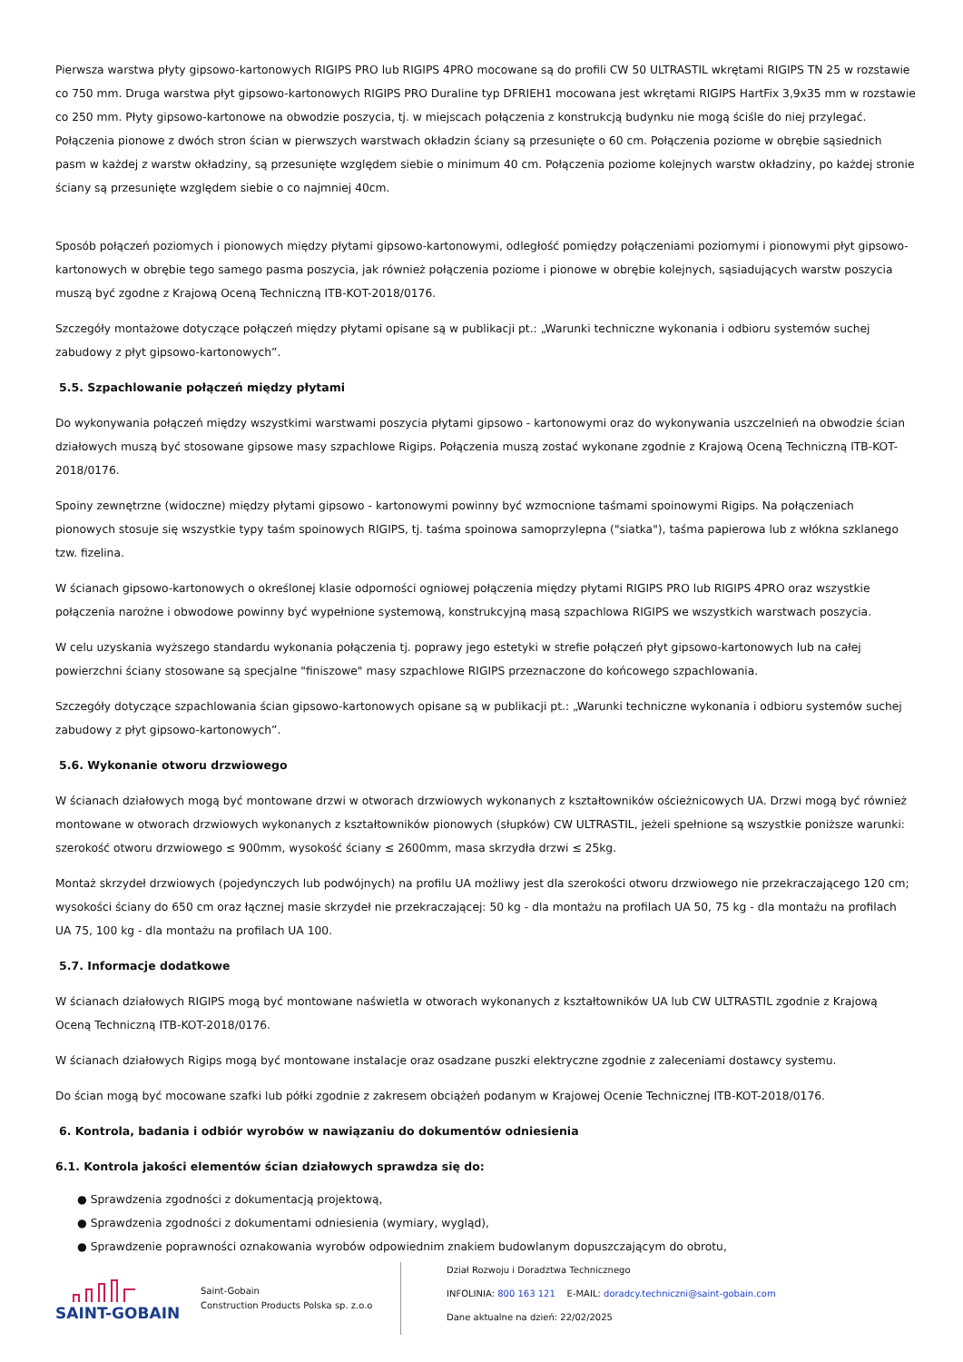Pierwsza warstwa płyty gipsowo-kartonowych RIGIPS PRO lub RIGIPS 4PRO mocowane są do profili CW 50 ULTRASTIL wkrętami RIGIPS TN 25 w rozstawie co 750 mm. Druga warstwa płyt gipsowo-kartonowych RIGIPS PRO Duraline typ DFRIEH1 mocowana jest wkrętami RIGIPS HartFix 3,9x35 mm w rozstawie co 250 mm. Płyty gipsowo-kartonowe na obwodzie poszycia, tj. w miejscach połączenia z konstrukcją budynku nie mogą ściśle do niej przylegać. Połączenia pionowe z dwóch stron ścian w pierwszych warstwach okładzin ściany są przesunięte o 60 cm. Połączenia poziome w obrębie sąsiednich pasm w każdej z warstw okładziny, są przesunięte względem siebie o minimum 40 cm. Połączenia poziome kolejnych warstw okładziny, po każdej stronie ściany są przesunięte względem siebie o co najmniej 40cm.
Sposób połączeń poziomych i pionowych między płytami gipsowo-kartonowymi, odległość pomiędzy połączeniami poziomymi i pionowymi płyt gipsowo-kartonowych w obrębie tego samego pasma poszycia, jak również połączenia poziome i pionowe w obrębie kolejnych, sąsiadujących warstw poszycia muszą być zgodne z Krajową Oceną Techniczną ITB-KOT-2018/0176.
Szczegóły montażowe dotyczące połączeń między płytami opisane są w publikacji pt.: „Warunki techniczne wykonania i odbioru systemów suchej zabudowy z płyt gipsowo-kartonowych”.
5.5. Szpachlowanie połączeń między płytami
Do wykonywania połączeń między wszystkimi warstwami poszycia płytami gipsowo - kartonowymi oraz do wykonywania uszczelnień na obwodzie ścian działowych muszą być stosowane gipsowe masy szpachlowe Rigips. Połączenia muszą zostać wykonane zgodnie z Krajową Oceną Techniczną ITB-KOT-2018/0176.
Spoiny zewnętrzne (widoczne) między płytami gipsowo - kartonowymi powinny być wzmocnione taśmami spoinowymi Rigips. Na połączeniach pionowych stosuje się wszystkie typy taśm spoinowych RIGIPS, tj. taśma spoinowa samoprzylepna ("siatka"), taśma papierowa lub z włókna szklanego tzw. fizelina.
W ścianach gipsowo-kartonowych o określonej klasie odporności ogniowej połączenia między płytami RIGIPS PRO lub RIGIPS 4PRO oraz wszystkie połączenia narożne i obwodowe powinny być wypełnione systemową, konstrukcyjną masą szpachlowa RIGIPS we wszystkich warstwach poszycia.
W celu uzyskania wyższego standardu wykonania połączenia tj. poprawy jego estetyki w strefie połączeń płyt gipsowo-kartonowych lub na całej powierzchni ściany stosowane są specjalne "finiszowe" masy szpachlowe RIGIPS przeznaczone do końcowego szpachlowania.
Szczegóły dotyczące szpachlowania ścian gipsowo-kartonowych opisane są w publikacji pt.: „Warunki techniczne wykonania i odbioru systemów suchej zabudowy z płyt gipsowo-kartonowych”.
5.6. Wykonanie otworu drzwiowego
W ścianach działowych mogą być montowane drzwi w otworach drzwiowych wykonanych z kształtowników ościeżnicowych UA. Drzwi mogą być również montowane w otworach drzwiowych wykonanych z kształtowników pionowych (słupków) CW ULTRASTIL, jeżeli spełnione są wszystkie poniższe warunki: szerokość otworu drzwiowego ≤ 900mm, wysokość ściany ≤ 2600mm, masa skrzydła drzwi ≤ 25kg.
Montaż skrzydeł drzwiowych (pojedynczych lub podwójnych) na profilu UA możliwy jest dla szerokości otworu drzwiowego nie przekraczającego 120 cm; wysokości ściany do 650 cm oraz łącznej masie skrzydeł nie przekraczającej: 50 kg - dla montażu na profilach UA 50, 75 kg - dla montażu na profilach UA 75, 100 kg - dla montażu na profilach UA 100.
5.7. Informacje dodatkowe
W ścianach działowych RIGIPS mogą być montowane naświetla w otworach wykonanych z kształtowników UA lub CW ULTRASTIL zgodnie z Krajową Oceną Techniczną ITB-KOT-2018/0176.
W ścianach działowych Rigips mogą być montowane instalacje oraz osadzane puszki elektryczne zgodnie z zaleceniami dostawcy systemu.
Do ścian mogą być mocowane szafki lub półki zgodnie z zakresem obciążeń podanym w Krajowej Ocenie Technicznej ITB-KOT-2018/0176.
6. Kontrola, badania i odbiór wyrobów w nawiązaniu do dokumentów odniesienia
6.1. Kontrola jakości elementów ścian działowych sprawdza się do:
● Sprawdzenia zgodności z dokumentacją projektową,
● Sprawdzenia zgodności z dokumentami odniesienia (wymiary, wygląd),
● Sprawdzenie poprawności oznakowania wyrobów odpowiednim znakiem budowlanym dopuszczającym do obrotu,
SAINT-GOBAIN
Saint-Gobain
Construction Products Polska sp. z.o.o
Dział Rozwoju i Doradztwa Technicznego
INFOLINIA: 800 163 121 E-MAIL: doradcy.techniczni@saint-gobain.com
Dane aktualne na dzień: 22/02/2025